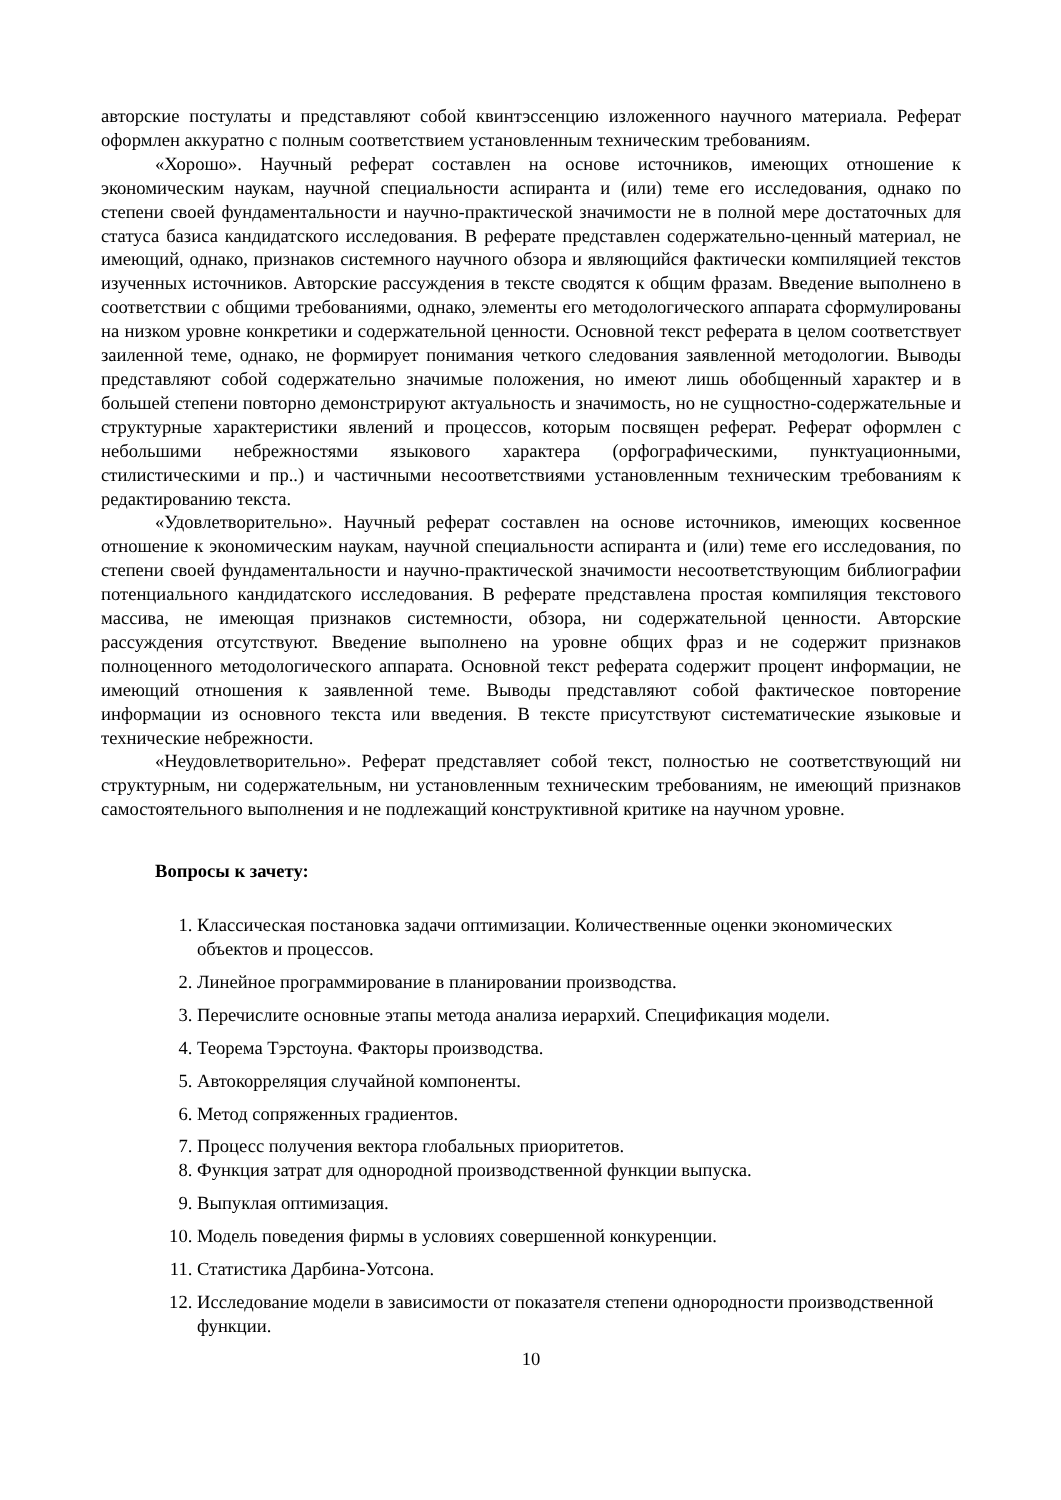авторские постулаты и представляют собой квинтэссенцию изложенного научного материала. Реферат оформлен аккуратно с полным соответствием установленным техническим требованиям.
«Хорошо». Научный реферат составлен на основе источников, имеющих отношение к экономическим наукам, научной специальности аспиранта и (или) теме его исследования, однако по степени своей фундаментальности и научно-практической значимости не в полной мере достаточных для статуса базиса кандидатского исследования. В реферате представлен содержательно-ценный материал, не имеющий, однако, признаков системного научного обзора и являющийся фактически компиляцией текстов изученных источников. Авторские рассуждения в тексте сводятся к общим фразам. Введение выполнено в соответствии с общими требованиями, однако, элементы его методологического аппарата сформулированы на низком уровне конкретики и содержательной ценности. Основной текст реферата в целом соответствует заиленной теме, однако, не формирует понимания четкого следования заявленной методологии. Выводы представляют собой содержательно значимые положения, но имеют лишь обобщенный характер и в большей степени повторно демонстрируют актуальность и значимость, но не сущностно-содержательные и структурные характеристики явлений и процессов, которым посвящен реферат. Реферат оформлен с небольшими небрежностями языкового характера (орфографическими, пунктуационными, стилистическими и пр..) и частичными несоответствиями установленным техническим требованиям к редактированию текста.
«Удовлетворительно». Научный реферат составлен на основе источников, имеющих косвенное отношение к экономическим наукам, научной специальности аспиранта и (или) теме его исследования, по степени своей фундаментальности и научно-практической значимости несоответствующим библиографии потенциального кандидатского исследования. В реферате представлена простая компиляция текстового массива, не имеющая признаков системности, обзора, ни содержательной ценности. Авторские рассуждения отсутствуют. Введение выполнено на уровне общих фраз и не содержит признаков полноценного методологического аппарата. Основной текст реферата содержит процент информации, не имеющий отношения к заявленной теме. Выводы представляют собой фактическое повторение информации из основного текста или введения. В тексте присутствуют систематические языковые и технические небрежности.
«Неудовлетворительно». Реферат представляет собой текст, полностью не соответствующий ни структурным, ни содержательным, ни установленным техническим требованиям, не имеющий признаков самостоятельного выполнения и не подлежащий конструктивной критике на научном уровне.
Вопросы к зачету:
1. Классическая постановка задачи оптимизации. Количественные оценки экономических объектов и процессов.
2. Линейное программирование в планировании производства.
3. Перечислите основные этапы метода анализа иерархий. Спецификация модели.
4. Теорема Тэрстоуна. Факторы производства.
5. Автокорреляция случайной компоненты.
6. Метод сопряженных градиентов.
7. Процесс получения вектора глобальных приоритетов.
8. Функция затрат для однородной производственной функции выпуска.
9. Выпуклая оптимизация.
10. Модель поведения фирмы в условиях совершенной конкуренции.
11. Статистика Дарбина-Уотсона.
12. Исследование модели в зависимости от показателя степени однородности производственной функции.
10